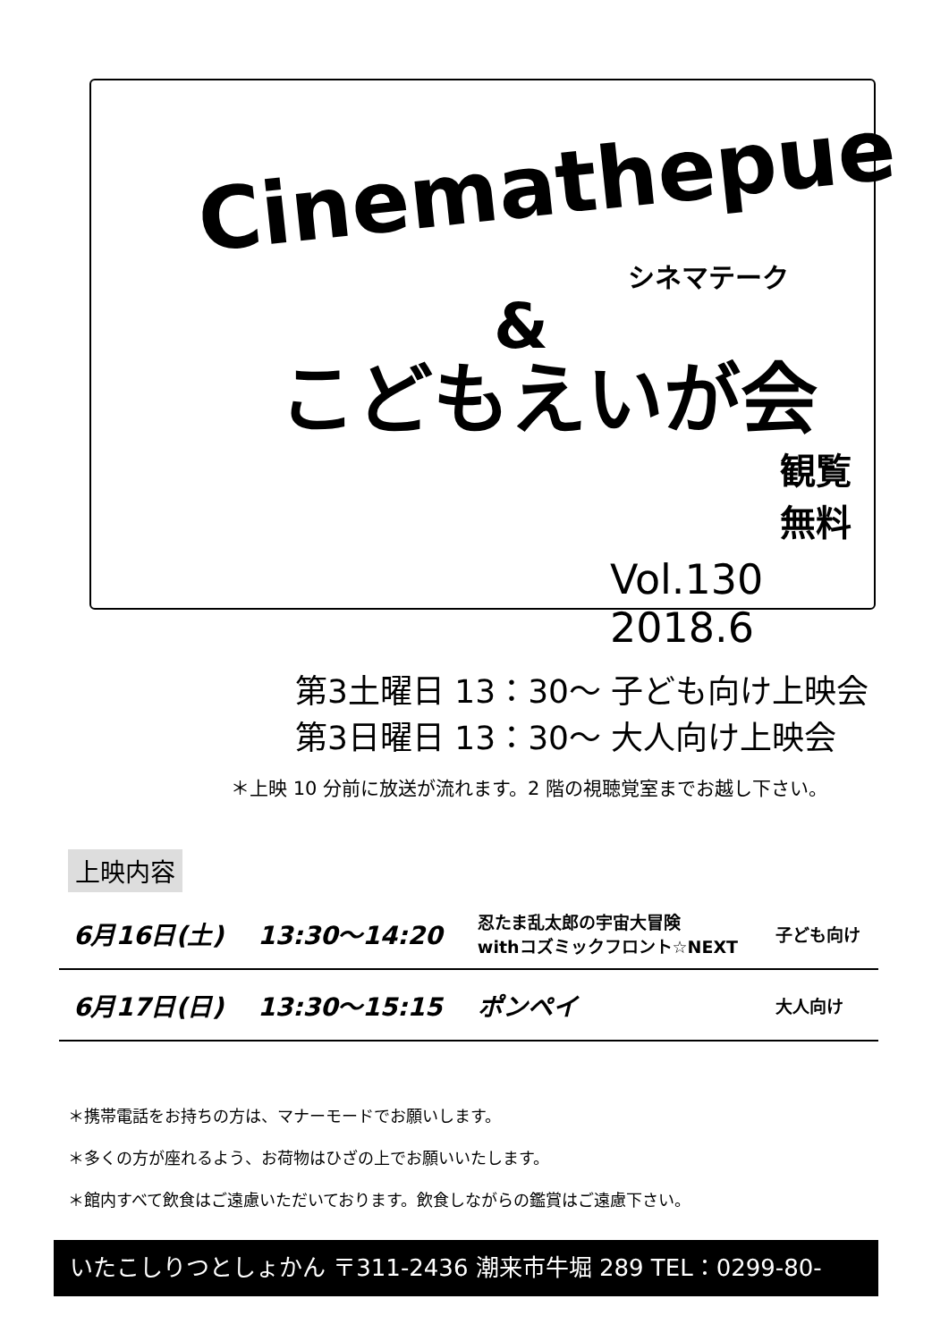Cinemathepue
シネマテーク
&
こどもえいが会
観覧無料
Vol.130 2018.6
第3土曜日 13：30～ 子ども向け上映会
第3日曜日 13：30～ 大人向け上映会
＊上映 10 分前に放送が流れます。2 階の視聴覚室までお越し下さい。
上映内容
| 6月16日(土) | 13:30～14:20 | 忍たま乱太郎の宇宙大冒険 withコズミックフロント☆NEXT | 子ども向け |
| 6月17日(日) | 13:30～15:15 | ポンペイ | 大人向け |
＊携帯電話をお持ちの方は、マナーモードでお願いします。
＊多くの方が座れるよう、お荷物はひざの上でお願いいたします。
＊館内すべて飲食はご遠慮いただいております。飲食しながらの鑑賞はご遠慮下さい。
いたこしりつとしょかん 〒311-2436 潮来市牛堀 289 TEL：0299-80-3311